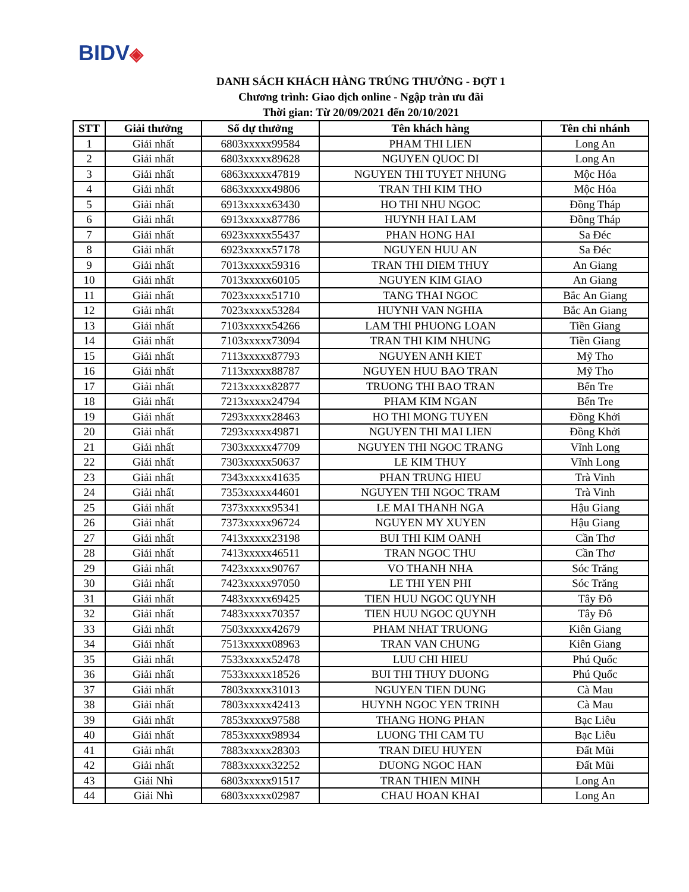BIDV◈
DANH SÁCH KHÁCH HÀNG TRÚNG THƯỞNG - ĐỢT 1
Chương trình: Giao dịch online - Ngập tràn ưu đãi
Thời gian: Từ 20/09/2021 đến 20/10/2021
| STT | Giải thưởng | Số dự thưởng | Tên khách hàng | Tên chi nhánh |
| --- | --- | --- | --- | --- |
| 1 | Giải nhất | 6803xxxxx99584 | PHAM THI LIEN | Long An |
| 2 | Giải nhất | 6803xxxxx89628 | NGUYEN QUOC DI | Long An |
| 3 | Giải nhất | 6863xxxxx47819 | NGUYEN THI TUYET NHUNG | Mộc Hóa |
| 4 | Giải nhất | 6863xxxxx49806 | TRAN THI KIM THO | Mộc Hóa |
| 5 | Giải nhất | 6913xxxxx63430 | HO THI NHU NGOC | Đồng Tháp |
| 6 | Giải nhất | 6913xxxxx87786 | HUYNH HAI LAM | Đồng Tháp |
| 7 | Giải nhất | 6923xxxxx55437 | PHAN HONG HAI | Sa Đéc |
| 8 | Giải nhất | 6923xxxxx57178 | NGUYEN HUU AN | Sa Đéc |
| 9 | Giải nhất | 7013xxxxx59316 | TRAN THI DIEM THUY | An Giang |
| 10 | Giải nhất | 7013xxxxx60105 | NGUYEN KIM GIAO | An Giang |
| 11 | Giải nhất | 7023xxxxx51710 | TANG THAI NGOC | Bắc An Giang |
| 12 | Giải nhất | 7023xxxxx53284 | HUYNH VAN NGHIA | Bắc An Giang |
| 13 | Giải nhất | 7103xxxxx54266 | LAM THI PHUONG LOAN | Tiền Giang |
| 14 | Giải nhất | 7103xxxxx73094 | TRAN THI KIM NHUNG | Tiền Giang |
| 15 | Giải nhất | 7113xxxxx87793 | NGUYEN ANH KIET | Mỹ Tho |
| 16 | Giải nhất | 7113xxxxx88787 | NGUYEN HUU BAO TRAN | Mỹ Tho |
| 17 | Giải nhất | 7213xxxxx82877 | TRUONG THI BAO TRAN | Bến Tre |
| 18 | Giải nhất | 7213xxxxx24794 | PHAM KIM NGAN | Bến Tre |
| 19 | Giải nhất | 7293xxxxx28463 | HO THI MONG TUYEN | Đồng Khởi |
| 20 | Giải nhất | 7293xxxxx49871 | NGUYEN THI MAI LIEN | Đồng Khởi |
| 21 | Giải nhất | 7303xxxxx47709 | NGUYEN THI NGOC TRANG | Vĩnh Long |
| 22 | Giải nhất | 7303xxxxx50637 | LE KIM THUY | Vĩnh Long |
| 23 | Giải nhất | 7343xxxxx41635 | PHAN TRUNG HIEU | Trà Vinh |
| 24 | Giải nhất | 7353xxxxx44601 | NGUYEN THI NGOC TRAM | Trà Vinh |
| 25 | Giải nhất | 7373xxxxx95341 | LE MAI THANH NGA | Hậu Giang |
| 26 | Giải nhất | 7373xxxxx96724 | NGUYEN MY XUYEN | Hậu Giang |
| 27 | Giải nhất | 7413xxxxx23198 | BUI THI KIM OANH | Cần Thơ |
| 28 | Giải nhất | 7413xxxxx46511 | TRAN NGOC THU | Cần Thơ |
| 29 | Giải nhất | 7423xxxxx90767 | VO THANH NHA | Sóc Trăng |
| 30 | Giải nhất | 7423xxxxx97050 | LE THI YEN PHI | Sóc Trăng |
| 31 | Giải nhất | 7483xxxxx69425 | TIEN HUU NGOC QUYNH | Tây Đô |
| 32 | Giải nhất | 7483xxxxx70357 | TIEN HUU NGOC QUYNH | Tây Đô |
| 33 | Giải nhất | 7503xxxxx42679 | PHAM NHAT TRUONG | Kiên Giang |
| 34 | Giải nhất | 7513xxxxx08963 | TRAN VAN CHUNG | Kiên Giang |
| 35 | Giải nhất | 7533xxxxx52478 | LUU CHI HIEU | Phú Quốc |
| 36 | Giải nhất | 7533xxxxx18526 | BUI THI THUY DUONG | Phú Quốc |
| 37 | Giải nhất | 7803xxxxx31013 | NGUYEN TIEN DUNG | Cà Mau |
| 38 | Giải nhất | 7803xxxxx42413 | HUYNH NGOC YEN TRINH | Cà Mau |
| 39 | Giải nhất | 7853xxxxx97588 | THANG HONG PHAN | Bạc Liêu |
| 40 | Giải nhất | 7853xxxxx98934 | LUONG THI CAM TU | Bạc Liêu |
| 41 | Giải nhất | 7883xxxxx28303 | TRAN DIEU HUYEN | Đất Mũi |
| 42 | Giải nhất | 7883xxxxx32252 | DUONG NGOC HAN | Đất Mũi |
| 43 | Giải Nhì | 6803xxxxx91517 | TRAN THIEN MINH | Long An |
| 44 | Giải Nhì | 6803xxxxx02987 | CHAU HOAN KHAI | Long An |